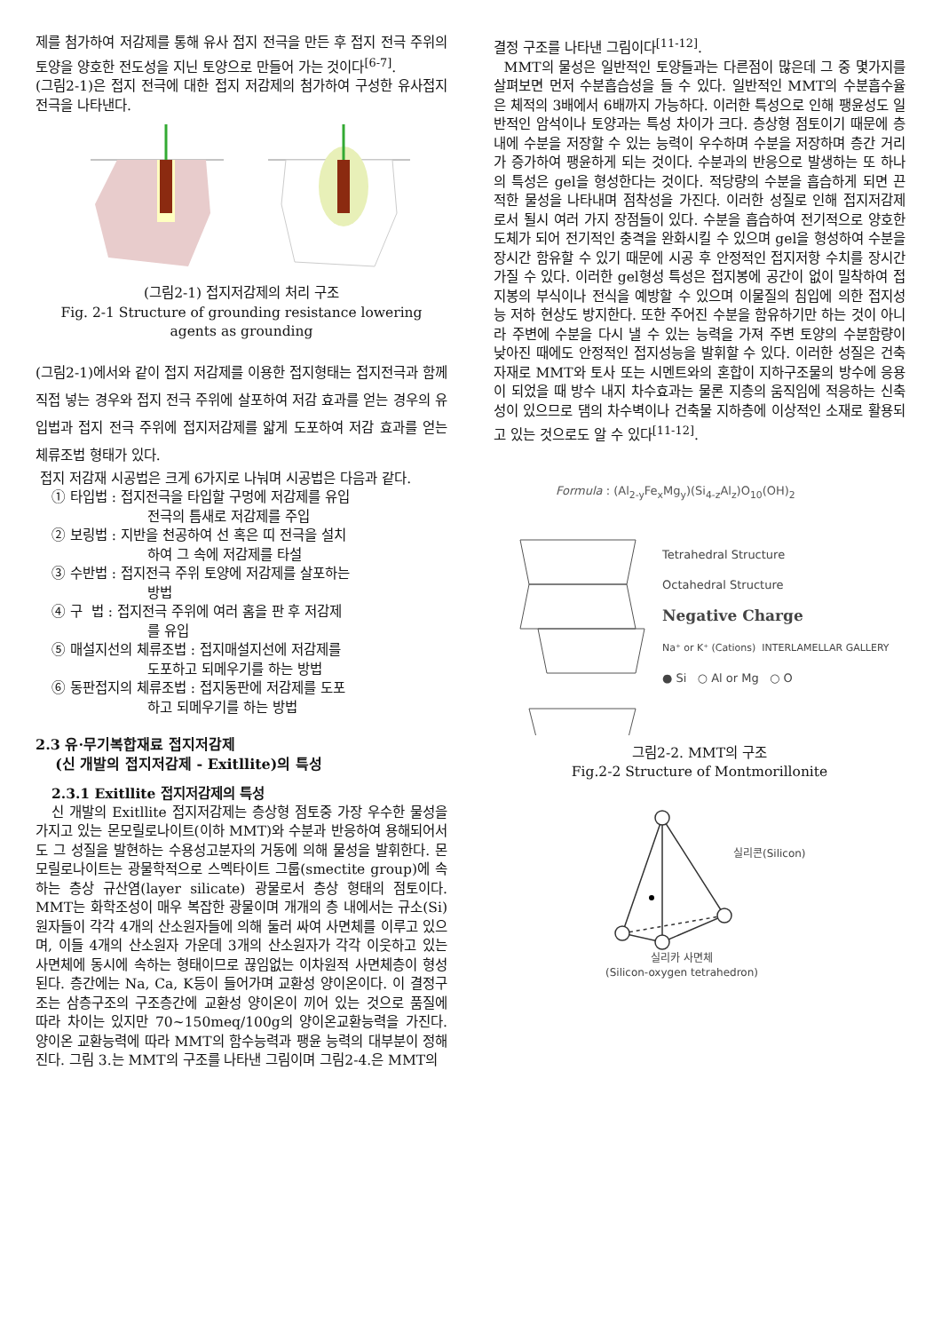제를 첨가하여 저감제를 통해 유사 접지 전극을 만든 후 접지 전극 주위의 토양을 양호한 전도성을 지닌 토양으로 만들어 가는 것이다<sup>[6-7]</sup>.
(그림2-1)은 접지 전극에 대한 접지 저감제의 첨가하여 구성한 유사접지 전극을 나타낸다.
(그림2-1) 접지저감제의 처리 구조
Fig. 2-1 Structure of grounding resistance lowering agents as grounding
(그림2-1)에서와 같이 접지 저감제를 이용한 접지형태는 접지전극과 함께 직접 넣는 경우와 접지 전극 주위에 살포하여 저감 효과를 얻는 경우의 유입법과 접지 전극 주위에 접지저감제를 얇게 도포하여 저감 효과를 얻는 체류조법 형태가 있다.
접지 저감재 시공법은 크게 6가지로 나눠며 시공법은 다음과 같다.
① 타입법 : 접지전극을 타입할 구멍에 저감제를 유입
전극의 틈새로 저감제를 주입
② 보링법 : 지반을 천공하여 선 혹은 띠 전극을 설치
하여 그 속에 저감제를 타설
③ 수반법 : 접지전극 주위 토양에 저감제를 살포하는
방법
④ 구 법 : 접지전극 주위에 여러 홈을 판 후 저감제
를 유입
⑤ 매설지선의 체류조법 : 접지매설지선에 저감제를
도포하고 되메우기를 하는 방법
⑥ 동판접지의 체류조법 : 접지동판에 저감제를 도포
하고 되메우기를 하는 방법
2.3 유·무기복합재료 접지저감제
(신 개발의 접지저감제 - Exitllite)의 특성
2.3.1 Exitllite 접지저감제의 특성
신 개발의 Exitllite 접지저감제는 층상형 점토중 가장 우수한 물성을 가지고 있는 몬모릴로나이트(이하 MMT)와 수분과 반응하여 용해되어서도 그 성질을 발현하는 수용성고분자의 거동에 의해 물성을 발휘한다. 몬모릴로나이트는 광물학적으로 스멕타이트 그룹(smectite group)에 속하는 층상 규산염(layer silicate) 광물로서 층상 형태의 점토이다. MMT는 화학조성이 매우 복잡한 광물이며 개개의 층 내에서는 규소(Si) 원자들이 각각 4개의 산소원자들에 의해 둘러 싸여 사면체를 이루고 있으며, 이들 4개의 산소원자 가운데 3개의 산소원자가 각각 이웃하고 있는 사면체에 동시에 속하는 형태이므로 끊임없는 이차원적 사면체층이 형성된다. 층간에는 Na, Ca, K등이 들어가며 교환성 양이온이다. 이 결정구조는 삼층구조의 구조층간에 교환성 양이온이 끼어 있는 것으로 품질에 따라 차이는 있지만 70~150meq/100g의 양이온교환능력을 가진다. 양이온 교환능력에 따라 MMT의 함수능력과 팽윤 능력의 대부분이 정해진다. 그림 3.는 MMT의 구조를 나타낸 그림이며 그림2-4.은 MMT의
결정 구조를 나타낸 그림이다<sup>[11-12]</sup>.
MMT의 물성은 일반적인 토양들과는 다른점이 많은데 그 중 몇가지를 살펴보면 먼저 수분흡습성을 들 수 있다. 일반적인 MMT의 수분흡수율은 체적의 3배에서 6배까지 가능하다. 이러한 특성으로 인해 팽윤성도 일반적인 암석이나 토양과는 특성 차이가 크다. 층상형 점토이기 때문에 층내에 수분을 저장할 수 있는 능력이 우수하며 수분을 저장하며 층간 거리가 증가하여 팽윤하게 되는 것이다. 수분과의 반응으로 발생하는 또 하나의 특성은 gel을 형성한다는 것이다. 적당량의 수분을 흡습하게 되면 끈적한 물성을 나타내며 점착성을 가진다. 이러한 성질로 인해 접지저감제로서 될시 여러 가지 장점들이 있다. 수분을 흡습하여 전기적으로 양호한 도체가 되어 전기적인 충격을 완화시킬 수 있으며 gel을 형성하여 수분을 장시간 함유할 수 있기 때문에 시공 후 안정적인 접지저항 수치를 장시간 가질 수 있다. 이러한 gel형성 특성은 접지봉에 공간이 없이 밀착하여 접지봉의 부식이나 전식을 예방할 수 있으며 이물질의 침입에 의한 접지성능 저하 현상도 방지한다. 또한 주어진 수분을 함유하기만 하는 것이 아니라 주변에 수분을 다시 낼 수 있는 능력을 가져 주변 토양의 수분함량이 낮아진 때에도 안정적인 접지성능을 발휘할 수 있다. 이러한 성질은 건축자재로 MMT와 토사 또는 시멘트와의 혼합이 지하구조물의 방수에 응용이 되었을 때 방수 내지 차수효과는 물론 지층의 움직임에 적응하는 신축성이 있으므로 댐의 차수벽이나 건축물 지하층에 이상적인 소재로 활용되고 있는 것으로도 알 수 있다<sup>[11-12]</sup>.
Formula : (Al<sub>2-y</sub>Fe<sub>x</sub>Mg<sub>y</sub>)(Si<sub>4-z</sub>Al<sub>z</sub>)O<sub>10</sub>(OH)<sub>2</sub>
Tetrahedral Structure
Octahedral Structure
Negative Charge
Na⁺ or K⁺ (Cations) INTERLAMELLAR GALLERY
● Si ○ Al or Mg ○ O
그림2-2. MMT의 구조
Fig.2-2 Structure of Montmorillonite
실리콘(Silicon)
실리카 사면체
(Silicon-oxygen tetrahedron)